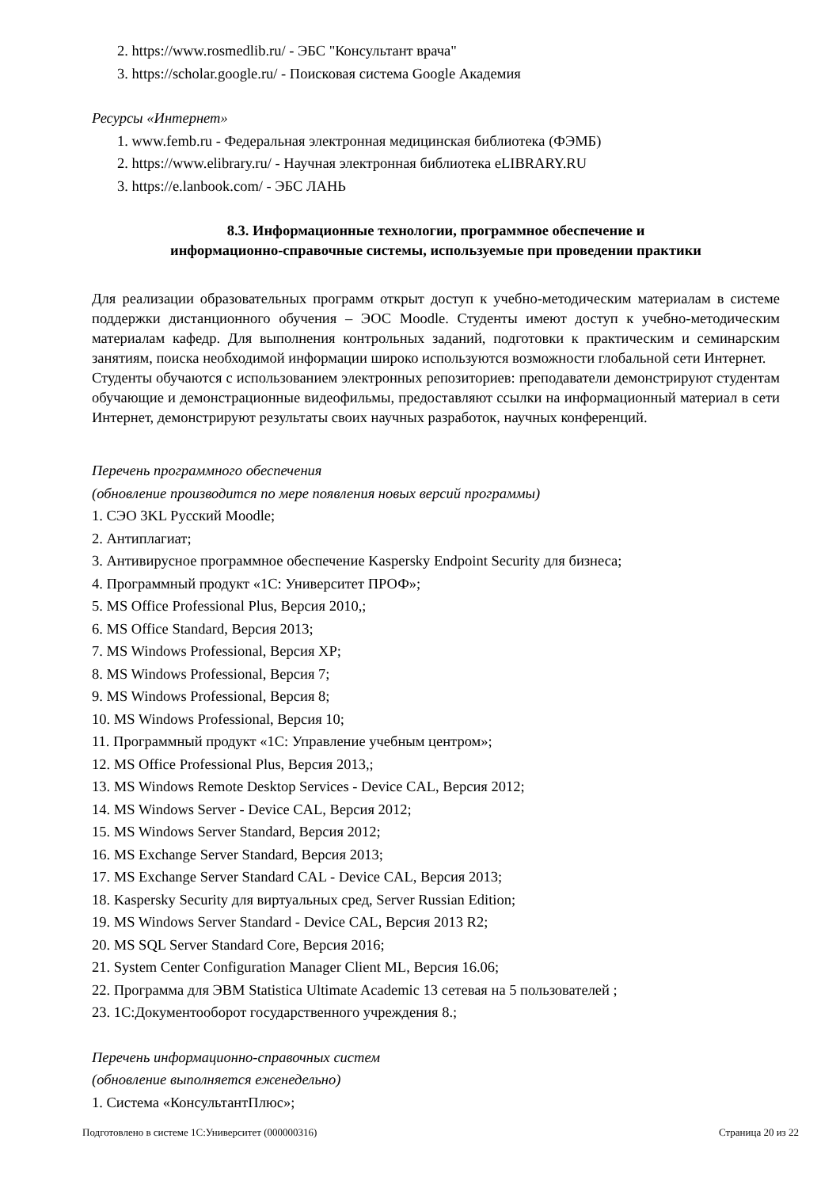2. https://www.rosmedlib.ru/ - ЭБС "Консультант врача"
3. https://scholar.google.ru/ - Поисковая система Google Академия
Ресурсы «Интернет»
1. www.femb.ru - Федеральная электронная медицинская библиотека (ФЭМБ)
2. https://www.elibrary.ru/ - Научная электронная библиотека eLIBRARY.RU
3. https://e.lanbook.com/ - ЭБС ЛАНЬ
8.3. Информационные технологии, программное обеспечение и
информационно-справочные системы, используемые при проведении практики
Для реализации образовательных программ открыт доступ к учебно-методическим материалам в системе поддержки дистанционного обучения – ЭОС Moodle. Студенты имеют доступ к учебно-методическим материалам кафедр. Для выполнения контрольных заданий, подготовки к практическим и семинарским занятиям, поиска необходимой информации широко используются возможности глобальной сети Интернет.
Студенты обучаются с использованием электронных репозиториев: преподаватели демонстрируют студентам обучающие и демонстрационные видеофильмы, предоставляют ссылки на информационный материал в сети Интернет, демонстрируют результаты своих научных разработок, научных конференций.
Перечень программного обеспечения
(обновление производится по мере появления новых версий программы)
1. СЭО 3KL Русский Moodle;
2. Антиплагиат;
3. Антивирусное программное обеспечение Kaspersky Endpoint Security для бизнеса;
4. Программный продукт «1С: Университет ПРОФ»;
5. MS Office Professional Plus, Версия 2010,;
6. MS Office Standard, Версия 2013;
7. MS Windows Professional, Версия XP;
8. MS Windows Professional, Версия 7;
9. MS Windows Professional, Версия 8;
10. MS Windows Professional, Версия 10;
11. Программный продукт «1С: Управление учебным центром»;
12. MS Office Professional Plus, Версия 2013,;
13. MS Windows Remote Desktop Services - Device CAL, Версия 2012;
14. MS Windows Server - Device CAL, Версия 2012;
15. MS Windows Server Standard, Версия 2012;
16. MS Exchange Server Standard, Версия 2013;
17. MS Exchange Server Standard CAL - Device CAL, Версия 2013;
18. Kaspersky Security для виртуальных сред, Server Russian Edition;
19. MS Windows Server Standard - Device CAL, Версия 2013 R2;
20. MS SQL Server Standard Core, Версия 2016;
21. System Center Configuration Manager Client ML, Версия 16.06;
22. Программа для ЭВМ Statistica Ultimate Academic 13 сетевая на 5 пользователей ;
23. 1С:Документооборот государственного учреждения 8.;
Перечень информационно-справочных систем
(обновление выполняется еженедельно)
1. Система «КонсультантПлюс»;
Подготовлено в системе 1С:Университет (000000316) Страница 20 из 22